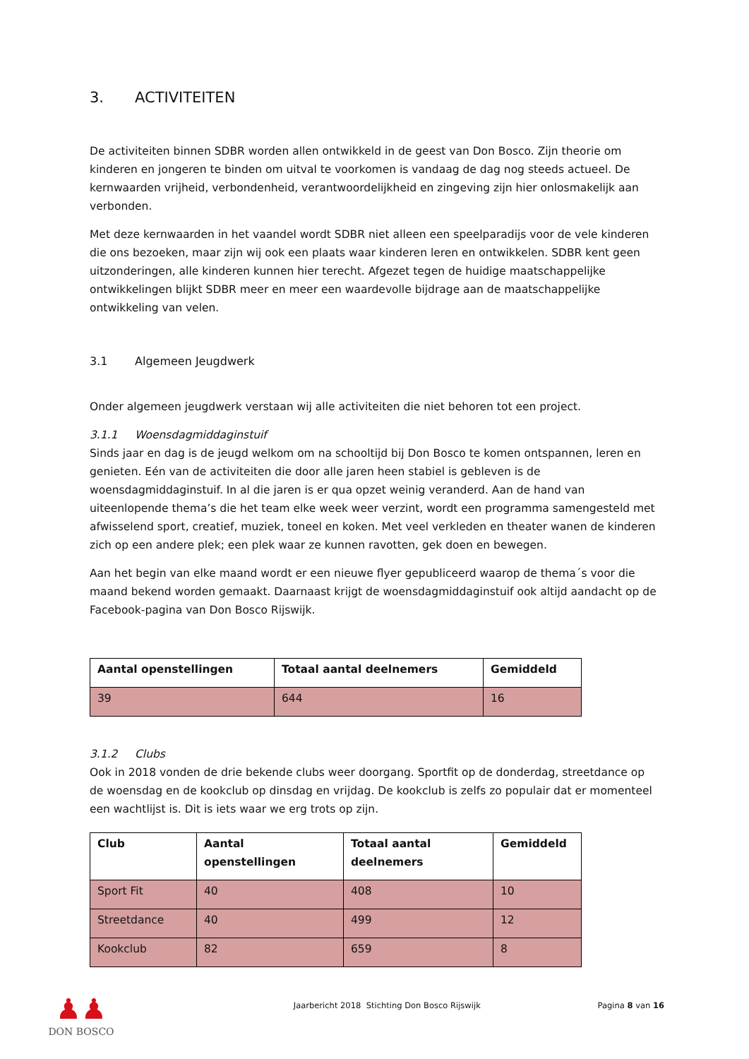3. ACTIVITEITEN
De activiteiten binnen SDBR worden allen ontwikkeld in de geest van Don Bosco. Zijn theorie om kinderen en jongeren te binden om uitval te voorkomen is vandaag de dag nog steeds actueel. De kernwaarden vrijheid, verbondenheid, verantwoordelijkheid en zingeving zijn hier onlosmakelijk aan verbonden.
Met deze kernwaarden in het vaandel wordt SDBR niet alleen een speelparadijs voor de vele kinderen die ons bezoeken, maar zijn wij ook een plaats waar kinderen leren en ontwikkelen. SDBR kent geen uitzonderingen, alle kinderen kunnen hier terecht. Afgezet tegen de huidige maatschappelijke ontwikkelingen blijkt SDBR meer en meer een waardevolle bijdrage aan de maatschappelijke ontwikkeling van velen.
3.1 Algemeen Jeugdwerk
Onder algemeen jeugdwerk verstaan wij alle activiteiten die niet behoren tot een project.
3.1.1 Woensdagmiddaginstuif
Sinds jaar en dag is de jeugd welkom om na schooltijd bij Don Bosco te komen ontspannen, leren en genieten. Eén van de activiteiten die door alle jaren heen stabiel is gebleven is de woensdagmiddaginstuif. In al die jaren is er qua opzet weinig veranderd. Aan de hand van uiteenlopende thema’s die het team elke week weer verzint, wordt een programma samengesteld met afwisselend sport, creatief, muziek, toneel en koken. Met veel verkleden en theater wanen de kinderen zich op een andere plek; een plek waar ze kunnen ravotten, gek doen en bewegen.
Aan het begin van elke maand wordt er een nieuwe flyer gepubliceerd waarop de thema´s voor die maand bekend worden gemaakt. Daarnaast krijgt de woensdagmiddaginstuif ook altijd aandacht op de Facebook-pagina van Don Bosco Rijswijk.
| Aantal openstellingen | Totaal aantal deelnemers | Gemiddeld |
| --- | --- | --- |
| 39 | 644 | 16 |
3.1.2 Clubs
Ook in 2018 vonden de drie bekende clubs weer doorgang. Sportfit op de donderdag, streetdance op de woensdag en de kookclub op dinsdag en vrijdag. De kookclub is zelfs zo populair dat er momenteel een wachtlijst is. Dit is iets waar we erg trots op zijn.
| Club | Aantal openstellingen | Totaal aantal deelnemers | Gemiddeld |
| --- | --- | --- | --- |
| Sport Fit | 40 | 408 | 10 |
| Streetdance | 40 | 499 | 12 |
| Kookclub | 82 | 659 | 8 |
♟♟
DON BOSCO
Jaarbericht 2018 Stichting Don Bosco Rijswijk
Pagina 8 van 16